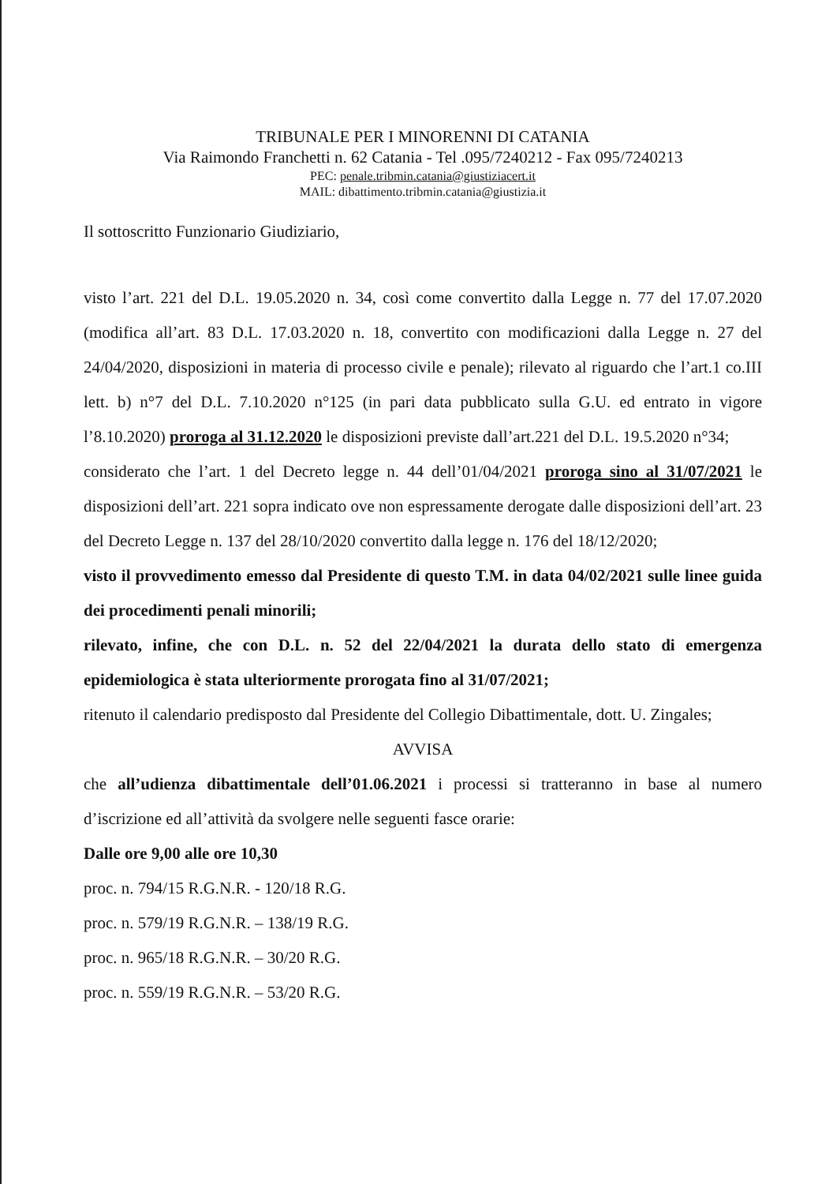TRIBUNALE PER I MINORENNI DI CATANIA
Via Raimondo Franchetti n. 62 Catania - Tel .095/7240212 - Fax 095/7240213
PEC: penale.tribmin.catania@giustiziacert.it
MAIL: dibattimento.tribmin.catania@giustizia.it
Il sottoscritto Funzionario Giudiziario,
visto l’art. 221 del D.L. 19.05.2020 n. 34, così come convertito dalla Legge n. 77 del 17.07.2020 (modifica all’art. 83 D.L. 17.03.2020 n. 18, convertito con modificazioni dalla Legge n. 27 del 24/04/2020, disposizioni in materia di processo civile e penale); rilevato al riguardo che l’art.1 co.III lett. b) n°7 del D.L. 7.10.2020 n°125 (in pari data pubblicato sulla G.U. ed entrato in vigore l’8.10.2020) proroga al 31.12.2020 le disposizioni previste dall’art.221 del D.L. 19.5.2020 n°34;
considerato che l’art. 1 del Decreto legge n. 44 dell’01/04/2021 proroga sino al 31/07/2021 le disposizioni dell’art. 221 sopra indicato ove non espressamente derogate dalle disposizioni dell’art. 23 del Decreto Legge n. 137 del 28/10/2020 convertito dalla legge n. 176 del 18/12/2020;
visto il provvedimento emesso dal Presidente di questo T.M. in data 04/02/2021 sulle linee guida dei procedimenti penali minorili;
rilevato, infine, che con D.L. n. 52 del 22/04/2021 la durata dello stato di emergenza epidemiologica è stata ulteriormente prorogata fino al 31/07/2021;
ritenuto il calendario predisposto dal Presidente del Collegio Dibattimentale, dott. U. Zingales;
AVVISA
che all’udienza dibattimentale dell’01.06.2021 i processi si tratteranno in base al numero d’iscrizione ed all’attività da svolgere nelle seguenti fasce orarie:
Dalle ore 9,00 alle ore 10,30
proc. n. 794/15 R.G.N.R. - 120/18 R.G.
proc. n. 579/19 R.G.N.R. – 138/19 R.G.
proc. n. 965/18 R.G.N.R. – 30/20 R.G.
proc. n. 559/19 R.G.N.R. – 53/20 R.G.